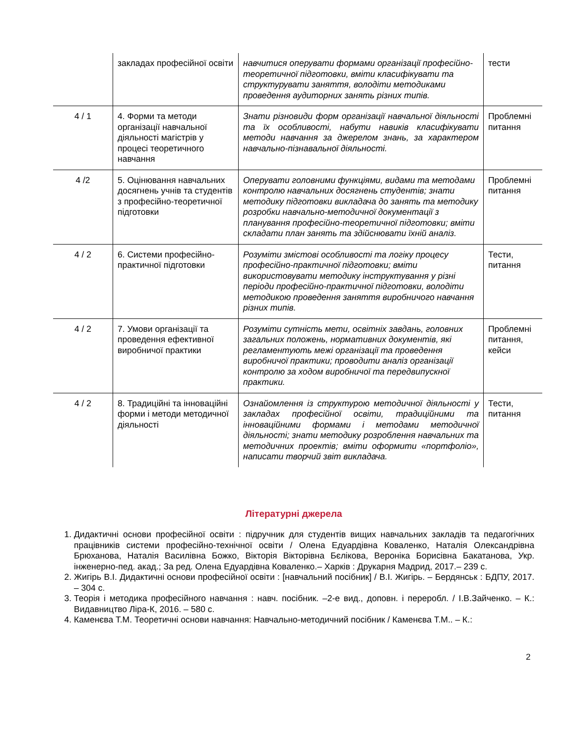| | закладах професійної освіти | навчитися оперувати формами організації професійно-теоретичної підготовки, вміти класифікувати та структурувати заняття, володіти методиками проведення аудиторних занять різних типів. | тести |
| 4 / 1 | 4. Форми та методи організації навчальної діяльності магістрів у процесі теоретичного навчання | Знати різновиди форм організації навчальної діяльності та їх особливості, набути навиків класифікувати методи навчання за джерелом знань, за характером навчально-пізнавальної діяльності. | Проблемні питання |
| 4 /2 | 5. Оцінювання навчальних досягнень учнів та студентів з професійно-теоретичної підготовки | Оперувати головними функціями, видами та методами контролю навчальних досягнень студентів; знати методику підготовки викладача до занять та методику розробки навчально-методичної документації з планування професійно-теоретичної підготовки; вміти складати план занять та здійснювати їхній аналіз. | Проблемні питання |
| 4 / 2 | 6. Системи професійно-практичної підготовки | Розуміти змістові особливості та логіку процесу професійно-практичної підготовки; вміти використовувати методику інструктування у різні періоди професійно-практичної підготовки, володіти методикою проведення заняття виробничого навчання різних типів. | Тести, питання |
| 4 / 2 | 7. Умови організації та проведення ефективної виробничої практики | Розуміти сутність мети, освітніх завдань, головних загальних положень, нормативних документів, які регламентують межі організації та проведення виробничої практики; проводити аналіз організації контролю за ходом виробничої та передвипускної практики. | Проблемні питання, кейси |
| 4 / 2 | 8. Традиційні та інноваційні форми і методи методичної діяльності | Ознайомлення із структурою методичної діяльності у закладах професійної освіти, традиційними та інноваційними формами і методами методичної діяльності; знати методику розроблення навчальних та методичних проектів; вміти оформити «портфоліо», написати творчий звіт викладача. | Тести, питання |
Літературні джерела
1. Дидактичні основи професійної освіти : підручник для студентів вищих навчальних закладів та педагогічних працівників системи професійно-технічної освіти / Олена Едуардівна Коваленко, Наталія Олександрівна Брюханова, Наталія Василівна Божко, Вікторія Вікторівна Бєлікова, Вероніка Борисівна Бакатанова, Укр. інженерно-пед. акад.; За ред. Олена Едуардівна Коваленко.– Харків : Друкарня Мадрид, 2017.– 239 с.
2. Жигірь В.І. Дидактичні основи професійної освіти : [навчальний посібник] / В.І. Жигірь. – Бердянськ : БДПУ, 2017. – 304 с.
3. Теорія і методика професійного навчання : навч. посібник. –2-е вид., доповн. і переробл. / І.В.Зайченко. – К.: Видавництво Ліра-К, 2016. – 580 с.
4. Каменєва Т.М. Теоретичні основи навчання: Навчально-методичний посібник / Каменєва Т.М.. – К.:
2